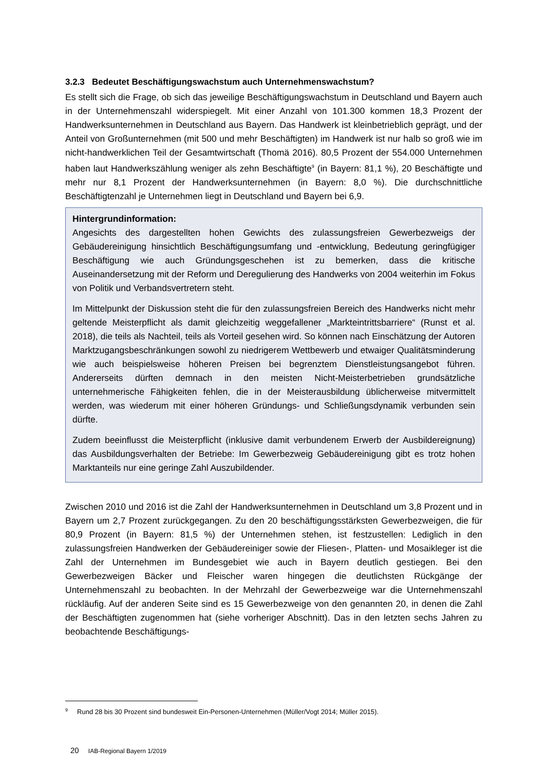3.2.3 Bedeutet Beschäftigungswachstum auch Unternehmenswachstum?
Es stellt sich die Frage, ob sich das jeweilige Beschäftigungswachstum in Deutschland und Bayern auch in der Unternehmenszahl widerspiegelt. Mit einer Anzahl von 101.300 kommen 18,3 Prozent der Handwerksunternehmen in Deutschland aus Bayern. Das Handwerk ist kleinbetrieblich geprägt, und der Anteil von Großunternehmen (mit 500 und mehr Beschäftigten) im Handwerk ist nur halb so groß wie im nicht-handwerklichen Teil der Gesamtwirtschaft (Thomä 2016). 80,5 Prozent der 554.000 Unternehmen haben laut Handwerkszählung weniger als zehn Beschäftigte<sup>9</sup> (in Bayern: 81,1 %), 20 Beschäftigte und mehr nur 8,1 Prozent der Handwerksunternehmen (in Bayern: 8,0 %). Die durchschnittliche Beschäftigtenzahl je Unternehmen liegt in Deutschland und Bayern bei 6,9.
Hintergrundinformation:
Angesichts des dargestellten hohen Gewichts des zulassungsfreien Gewerbezweigs der Gebäudereinigung hinsichtlich Beschäftigungsumfang und -entwicklung, Bedeutung geringfügiger Beschäftigung wie auch Gründungsgeschehen ist zu bemerken, dass die kritische Auseinandersetzung mit der Reform und Deregulierung des Handwerks von 2004 weiterhin im Fokus von Politik und Verbandsvertretern steht.
Im Mittelpunkt der Diskussion steht die für den zulassungsfreien Bereich des Handwerks nicht mehr geltende Meisterpflicht als damit gleichzeitig weggefallener „Markteintrittsbarriere“ (Runst et al. 2018), die teils als Nachteil, teils als Vorteil gesehen wird. So können nach Einschätzung der Autoren Marktzugangsbeschränkungen sowohl zu niedrigerem Wettbewerb und etwaiger Qualitätsminderung wie auch beispielsweise höheren Preisen bei begrenztem Dienstleistungsangebot führen. Andererseits dürften demnach in den meisten Nicht-Meisterbetrieben grundsätzliche unternehmerische Fähigkeiten fehlen, die in der Meisterausbildung üblicherweise mitvermittelt werden, was wiederum mit einer höheren Gründungs- und Schließungsdynamik verbunden sein dürfte.
Zudem beeinflusst die Meisterpflicht (inklusive damit verbundenem Erwerb der Ausbildereignung) das Ausbildungsverhalten der Betriebe: Im Gewerbezweig Gebäudereinigung gibt es trotz hohen Marktanteils nur eine geringe Zahl Auszubildender.
Zwischen 2010 und 2016 ist die Zahl der Handwerksunternehmen in Deutschland um 3,8 Prozent und in Bayern um 2,7 Prozent zurückgegangen. Zu den 20 beschäftigungsstärksten Gewerbezweigen, die für 80,9 Prozent (in Bayern: 81,5 %) der Unternehmen stehen, ist festzustellen: Lediglich in den zulassungsfreien Handwerken der Gebäudereiniger sowie der Fliesen-, Platten- und Mosaikleger ist die Zahl der Unternehmen im Bundesgebiet wie auch in Bayern deutlich gestiegen. Bei den Gewerbezweigen Bäcker und Fleischer waren hingegen die deutlichsten Rückgänge der Unternehmenszahl zu beobachten. In der Mehrzahl der Gewerbezweige war die Unternehmenszahl rückläufig. Auf der anderen Seite sind es 15 Gewerbezweige von den genannten 20, in denen die Zahl der Beschäftigten zugenommen hat (siehe vorheriger Abschnitt). Das in den letzten sechs Jahren zu beobachtende Beschäftigungs-
<sup>9</sup> Rund 28 bis 30 Prozent sind bundesweit Ein-Personen-Unternehmen (Müller/Vogt 2014; Müller 2015).
20 IAB-Regional Bayern 1/2019